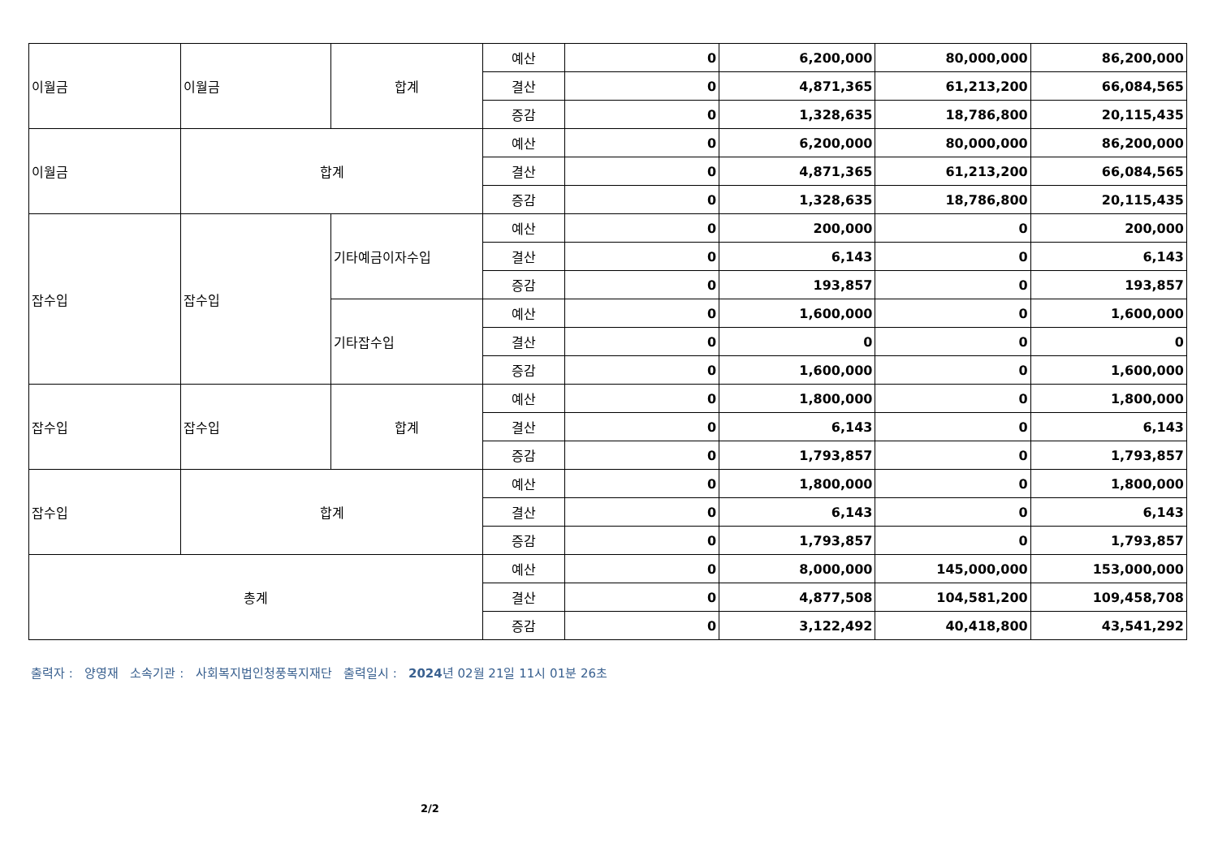| 이월금 | 이월금 | 합계 | 예산 | 0 | 6,200,000 | 80,000,000 | 86,200,000 |
| | | | 결산 | 0 | 4,871,365 | 61,213,200 | 66,084,565 |
| | | | 증감 | 0 | 1,328,635 | 18,786,800 | 20,115,435 |
| 이월금 | 합계 | | 예산 | 0 | 6,200,000 | 80,000,000 | 86,200,000 |
| | | | 결산 | 0 | 4,871,365 | 61,213,200 | 66,084,565 |
| | | | 증감 | 0 | 1,328,635 | 18,786,800 | 20,115,435 |
| 잡수입 | 잡수입 | 기타예금이자수입 | 예산 | 0 | 200,000 | 0 | 200,000 |
| | | | 결산 | 0 | 6,143 | 0 | 6,143 |
| | | | 증감 | 0 | 193,857 | 0 | 193,857 |
| | | 기타잡수입 | 예산 | 0 | 1,600,000 | 0 | 1,600,000 |
| | | | 결산 | 0 | 0 | 0 | 0 |
| | | | 증감 | 0 | 1,600,000 | 0 | 1,600,000 |
| 잡수입 | 잡수입 | 합계 | 예산 | 0 | 1,800,000 | 0 | 1,800,000 |
| | | | 결산 | 0 | 6,143 | 0 | 6,143 |
| | | | 증감 | 0 | 1,793,857 | 0 | 1,793,857 |
| 잡수입 | 합계 | | 예산 | 0 | 1,800,000 | 0 | 1,800,000 |
| | | | 결산 | 0 | 6,143 | 0 | 6,143 |
| | | | 증감 | 0 | 1,793,857 | 0 | 1,793,857 |
| 총계 | | | 예산 | 0 | 8,000,000 | 145,000,000 | 153,000,000 |
| | | | 결산 | 0 | 4,877,508 | 104,581,200 | 109,458,708 |
| | | | 증감 | 0 | 3,122,492 | 40,418,800 | 43,541,292 |
출력자 : 양영재 소속기관 : 사회복지법인청풍복지재단 출력일시 : 2024년 02월 21일 11시 01분 26초
2/2